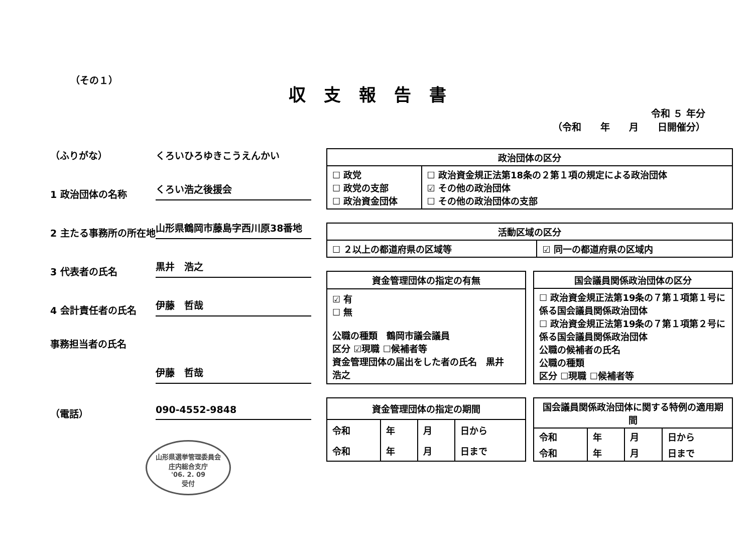（その１）
収支報告書
令和 ５ 年分
（令和　　年　　月　　日開催分）
（ふりがな）
くろいひろゆきこうえんかい
1 政治団体の名称
くろい浩之後援会
2 主たる事務所の所在地
山形県鶴岡市藤島字西川原38番地
3 代表者の氏名
黒井　浩之
4 会計責任者の氏名
伊藤　哲哉
事務担当者の氏名
伊藤　哲哉
（電話）
090-4552-9848
山形県選挙管理委員会
庄内総合支庁
'06. 2. 09
受付
| 政治団体の区分 | |
| --- | --- |
| ☐ 政党 ☐ 政党の支部 ☐ 政治資金団体 | ☐ 政治資金規正法第18条の２第１項の規定による政治団体 ☑ その他の政治団体 ☐ その他の政治団体の支部 |
| 活動区域の区分 | |
| --- | --- |
| ☐ ２以上の都道府県の区域等 | ☑ 同一の都道府県の区域内 |
| 資金管理団体の指定の有無 |
| --- |
| ☑ 有 ☐ 無 公職の種類 鶴岡市議会議員 区分 ☑現職 ☐候補者等 資金管理団体の届出をした者の氏名 黒井 浩之 |
| 国会議員関係政治団体の区分 |
| --- |
| ☐ 政治資金規正法第19条の７第１項第１号に係る国会議員関係政治団体 ☐ 政治資金規正法第19条の７第１項第２号に係る国会議員関係政治団体 公職の候補者の氏名 公職の種類 区分 ☐現職 ☐候補者等 |
| 資金管理団体の指定の期間 | | | |
| --- | --- | --- | --- |
| 令和 | 年 | 月 | 日から |
| 令和 | 年 | 月 | 日まで |
| 国会議員関係政治団体に関する特例の適用期間 | | | |
| --- | --- | --- | --- |
| 令和 | 年 | 月 | 日から |
| 令和 | 年 | 月 | 日まで |